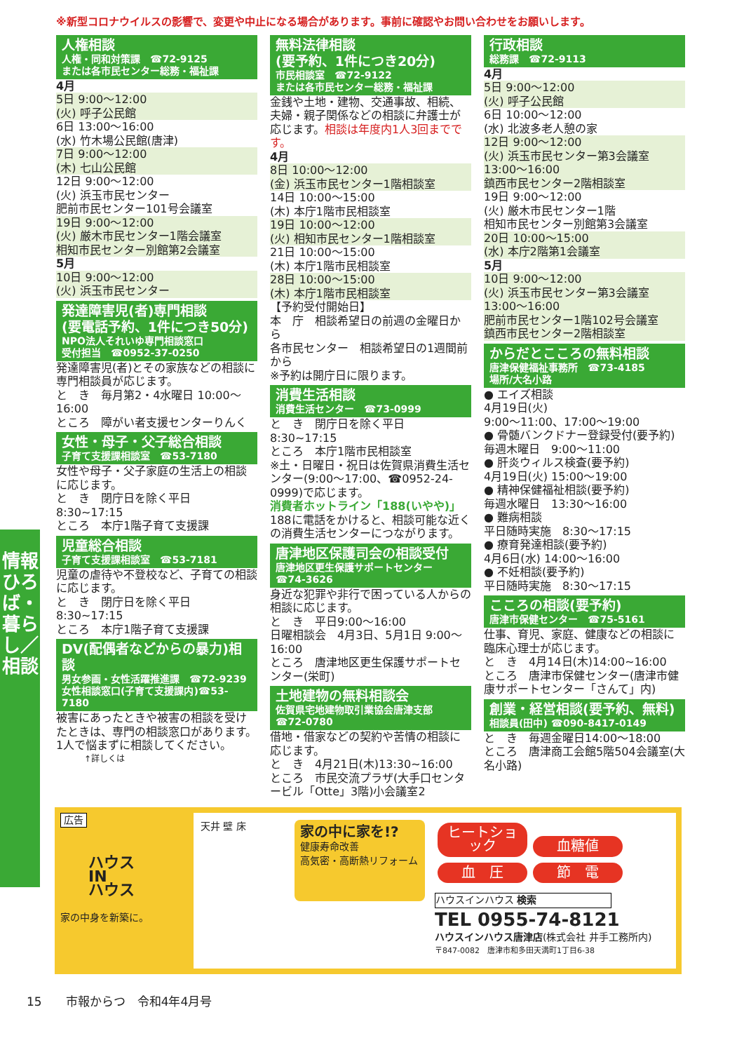※新型コロナウイルスの影響で、変更や中止になる場合があります。事前に確認やお問い合わせをお願いします。
人権相談
人権・同和対策課　☎72-9125
または各市民センター総務・福祉課
4月
5日 9:00～12:00
(火) 呼子公民館
6日 13:00～16:00
(水) 竹木場公民館(唐津)
7日 9:00～12:00
(木) 七山公民館
12日 9:00～12:00
(火) 浜玉市民センター
肥前市民センター101号会議室
19日 9:00～12:00
(火) 厳木市民センター1階会議室
相知市民センター別館第2会議室
5月
10日 9:00～12:00
(火) 浜玉市民センター
発達障害児(者)専門相談
(要電話予約、1件につき50分)
NPO法人それいゆ専門相談窓口
受付担当　☎0952-37-0250
発達障害児(者)とその家族などの相談に専門相談員が応じます。
と　き　毎月第2・4水曜日 10:00～16:00
ところ　障がい者支援センターりんく
女性・母子・父子総合相談
子育て支援課相談室　☎53-7180
女性や母子・父子家庭の生活上の相談に応じます。
と　き　閉庁日を除く平日8:30~17:15
ところ　本庁1階子育て支援課
児童総合相談
子育て支援課相談室　☎53-7181
児童の虐待や不登校など、子育ての相談に応じます。
と　き　閉庁日を除く平日 8:30~17:15
ところ　本庁1階子育て支援課
DV(配偶者などからの暴力)相談
男女参画・女性活躍推進課　☎72-9239
女性相談窓口(子育て支援課内)☎53-7180
被害にあったときや被害の相談を受けたときは、専門の相談窓口があります。
1人で悩まずに相談してください。
↑詳しくは
無料法律相談
(要予約、1件につき20分)
市民相談室　☎72-9122
または各市民センター総務・福祉課
金銭や土地・建物、交通事故、相続、夫婦・親子関係などの相談に弁護士が応じます。相談は年度内1人3回までです。
4月
8日 10:00～12:00
(金) 浜玉市民センター1階相談室
14日 10:00～15:00
(木) 本庁1階市民相談室
19日 10:00～12:00
(火) 相知市民センター1階相談室
21日 10:00～15:00
(木) 本庁1階市民相談室
28日 10:00～15:00
(木) 本庁1階市民相談室
【予約受付開始日】
本　庁　相談希望日の前週の金曜日から
各市民センター　相談希望日の1週間前から
※予約は開庁日に限ります。
消費生活相談
消費生活センター　☎73-0999
と　き　閉庁日を除く平日 8:30~17:15
ところ　本庁1階市民相談室
※土・日曜日・祝日は佐賀県消費生活センター(9:00～17:00、☎0952-24-0999)で応じます。
消費者ホットライン「188(いやや)」
188に電話をかけると、相談可能な近くの消費生活センターにつながります。
唐津地区保護司会の相談受付
唐津地区更生保護サポートセンター
☎74-3626
身近な犯罪や非行で困っている人からの相談に応じます。
と　き　平日9:00～16:00
日曜相談会　4月3日、5月1日 9:00～16:00
ところ　唐津地区更生保護サポートセンター(栄町)
土地建物の無料相談会
佐賀県宅地建物取引業協会唐津支部
☎72-0780
借地・借家などの契約や苦情の相談に応じます。
と　き　4月21日(木)13:30~16:00
ところ　市民交流プラザ(大手口センタービル「Otte」3階)小会議室2
行政相談
総務課　☎72-9113
4月
5日 9:00～12:00
(火) 呼子公民館
6日 10:00～12:00
(水) 北波多老人憩の家
12日 9:00～12:00
(火) 浜玉市民センター第3会議室
13:00～16:00
鎮西市民センター2階相談室
19日 9:00～12:00
(火) 厳木市民センター1階
相知市民センター別館第3会議室
20日 10:00～15:00
(水) 本庁2階第1会議室
5月
10日 9:00～12:00
(火) 浜玉市民センター第3会議室
13:00～16:00
肥前市民センター1階102号会議室
鎮西市民センター2階相談室
からだとこころの無料相談
唐津保健福祉事務所　☎73-4185
場所/大名小路
● エイズ相談
4月19日(火)
9:00～11:00、17:00～19:00
● 骨髄バンクドナー登録受付(要予約)
毎週木曜日　9:00～11:00
● 肝炎ウィルス検査(要予約)
4月19日(火) 15:00～19:00
● 精神保健福祉相談(要予約)
毎週水曜日　13:30～16:00
● 難病相談
平日随時実施　8:30～17:15
● 療育発達相談(要予約)
4月6日(水) 14:00～16:00
● 不妊相談(要予約)
平日随時実施　8:30～17:15
こころの相談(要予約)
唐津市保健センター　☎75-5161
仕事、育児、家庭、健康などの相談に臨床心理士が応じます。
と　き　4月14日(木)14:00~16:00
ところ　唐津市保健センター(唐津市健康サポートセンター「さんて」内)
創業・経営相談(要予約、無料)
相談員(田中) ☎090-8417-0149
と　き　毎週金曜日14:00～18:00
ところ　唐津商工会館5階504会議室(大名小路)
情報ひろば・暮らし／相談
広告
ハウス
IN
ハウス
家の中身を新築に。
天井 壁 床
家の中に家を!?
健康寿命改善
高気密・高断熱リフォーム
ヒートショック 血糖値
血　圧 節　電
ハウスインハウス 検索
TEL 0955-74-8121
ハウスインハウス唐津店(株式会社 井手工務所内)
〒847-0082　唐津市和多田天満町1丁目6-38
15　　市報からつ　令和4年4月号